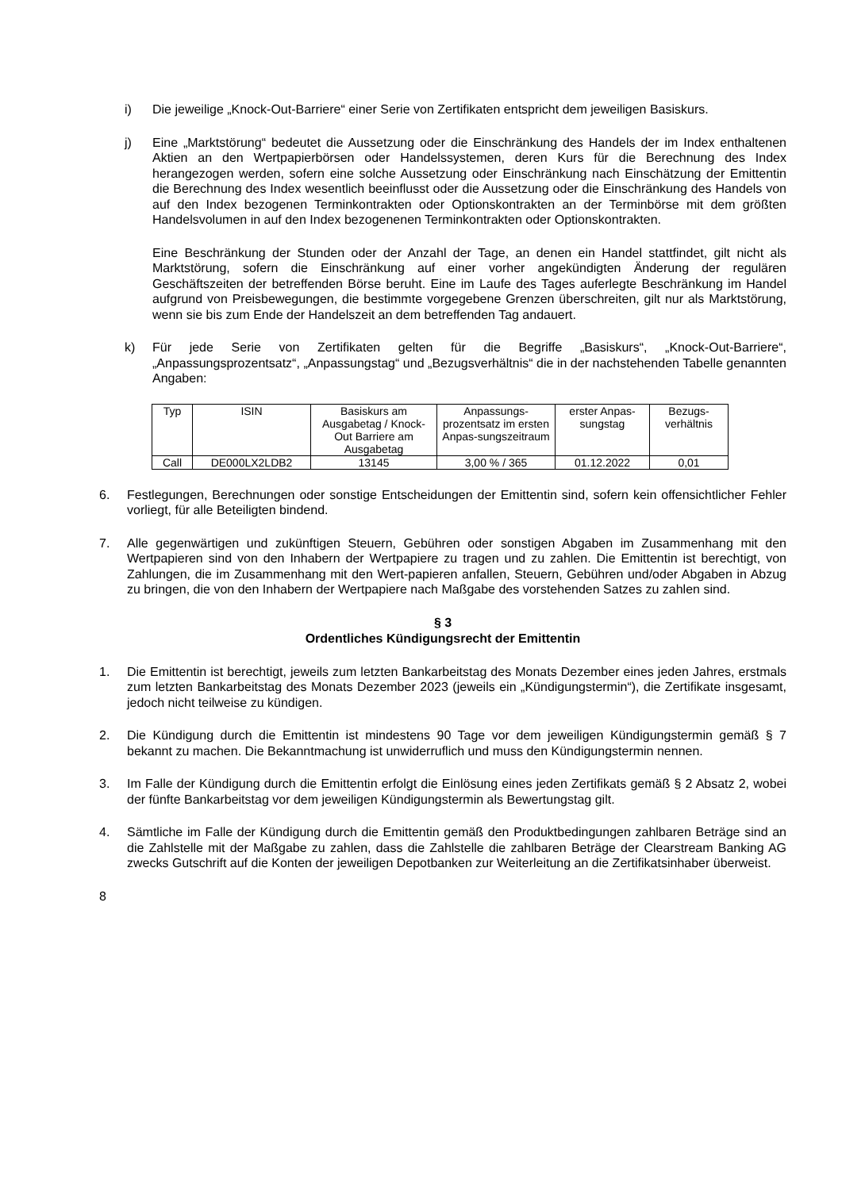i) Die jeweilige „Knock-Out-Barriere“ einer Serie von Zertifikaten entspricht dem jeweiligen Basiskurs.
j) Eine „Marktstörung“ bedeutet die Aussetzung oder die Einschränkung des Handels der im Index enthaltenen Aktien an den Wertpapierbörsen oder Handelssystemen, deren Kurs für die Berechnung des Index herangezogen werden, sofern eine solche Aussetzung oder Einschränkung nach Einschätzung der Emittentin die Berechnung des Index wesentlich beeinflusst oder die Aussetzung oder die Einschränkung des Handels von auf den Index bezogenen Terminkontrakten oder Optionskontrakten an der Terminbörse mit dem größten Handelsvolumen in auf den Index bezogenenen Terminkontrakten oder Optionskontrakten.
Eine Beschränkung der Stunden oder der Anzahl der Tage, an denen ein Handel stattfindet, gilt nicht als Marktstörung, sofern die Einschränkung auf einer vorher angekündigten Änderung der regulären Geschäftszeiten der betreffenden Börse beruht. Eine im Laufe des Tages auferlegte Beschränkung im Handel aufgrund von Preisbewegungen, die bestimmte vorgegebene Grenzen überschreiten, gilt nur als Marktstörung, wenn sie bis zum Ende der Handelszeit an dem betreffenden Tag andauert.
k) Für jede Serie von Zertifikaten gelten für die Begriffe „Basiskurs“, „Knock-Out-Barriere“, „Anpassungsprozentsatz“, „Anpassungstag“ und „Bezugsverhältnis“ die in der nachstehenden Tabelle genannten Angaben:
| Typ | ISIN | Basiskurs am Ausgabetag / Knock-Out Barriere am Ausgabetag | Anpassungs-prozentsatz im ersten Anpas-sungszeitraum | erster Anpas-sungstag | Bezugs-verhältnis |
| --- | --- | --- | --- | --- | --- |
| Call | DE000LX2LDB2 | 13145 | 3,00 % / 365 | 01.12.2022 | 0,01 |
6. Festlegungen, Berechnungen oder sonstige Entscheidungen der Emittentin sind, sofern kein offensichtlicher Fehler vorliegt, für alle Beteiligten bindend.
7. Alle gegenwärtigen und zukünftigen Steuern, Gebühren oder sonstigen Abgaben im Zusammenhang mit den Wertpapieren sind von den Inhabern der Wertpapiere zu tragen und zu zahlen. Die Emittentin ist berechtigt, von Zahlungen, die im Zusammenhang mit den Wert-papieren anfallen, Steuern, Gebühren und/oder Abgaben in Abzug zu bringen, die von den Inhabern der Wertpapiere nach Maßgabe des vorstehenden Satzes zu zahlen sind.
§ 3
Ordentliches Kündigungsrecht der Emittentin
1. Die Emittentin ist berechtigt, jeweils zum letzten Bankarbeitstag des Monats Dezember eines jeden Jahres, erstmals zum letzten Bankarbeitstag des Monats Dezember 2023 (jeweils ein „Kündigungstermin“), die Zertifikate insgesamt, jedoch nicht teilweise zu kündigen.
2. Die Kündigung durch die Emittentin ist mindestens 90 Tage vor dem jeweiligen Kündigungstermin gemäß § 7 bekannt zu machen. Die Bekanntmachung ist unwiderruflich und muss den Kündigungstermin nennen.
3. Im Falle der Kündigung durch die Emittentin erfolgt die Einlösung eines jeden Zertifikats gemäß § 2 Absatz 2, wobei der fünfte Bankarbeitstag vor dem jeweiligen Kündigungstermin als Bewertungstag gilt.
4. Sämtliche im Falle der Kündigung durch die Emittentin gemäß den Produktbedingungen zahlbaren Beträge sind an die Zahlstelle mit der Maßgabe zu zahlen, dass die Zahlstelle die zahlbaren Beträge der Clearstream Banking AG zwecks Gutschrift auf die Konten der jeweiligen Depotbanken zur Weiterleitung an die Zertifikatsinhaber überweist.
8